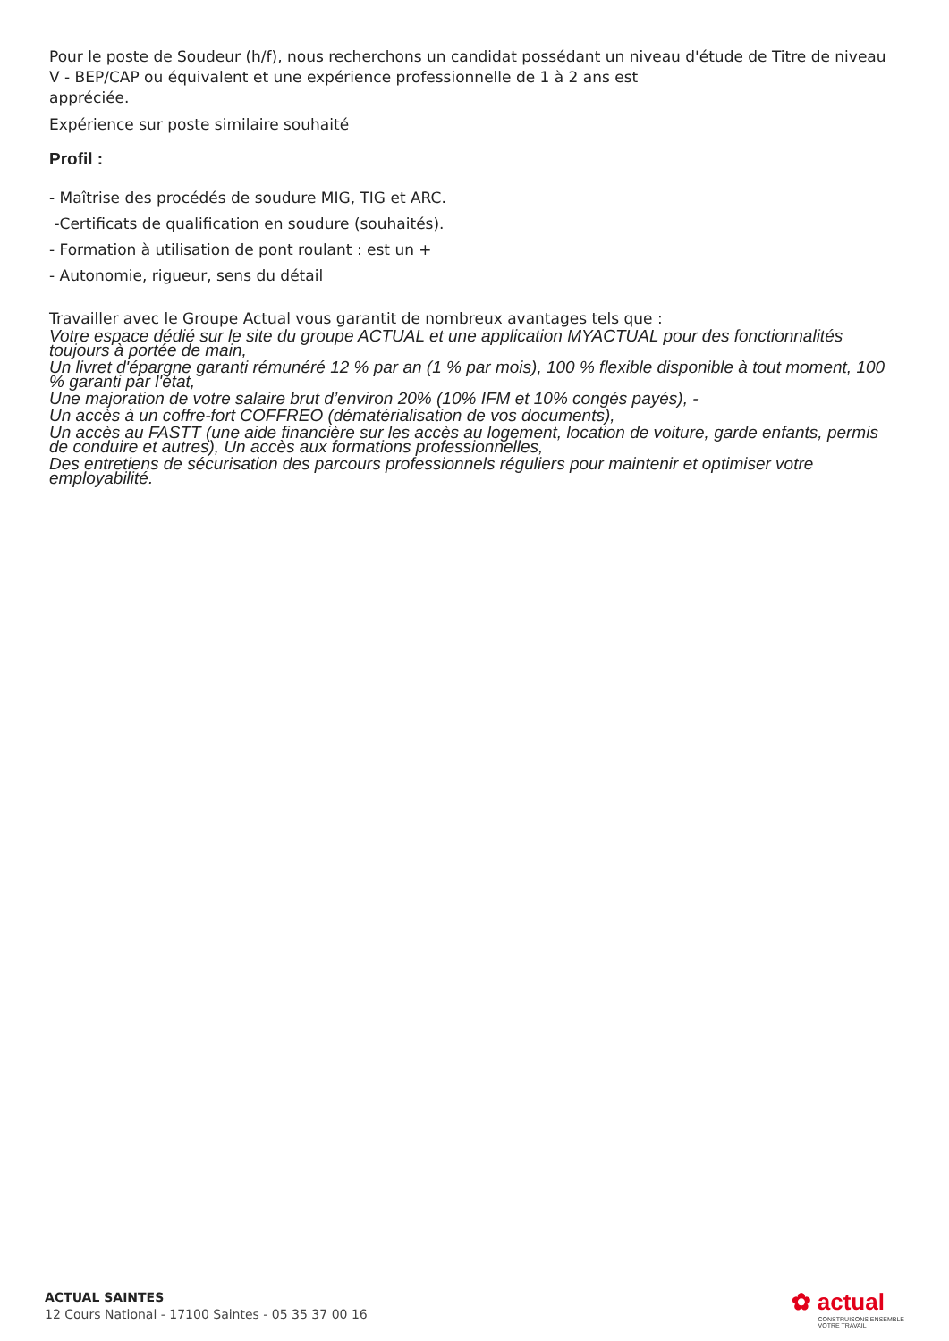Pour le poste de Soudeur (h/f), nous recherchons un candidat possédant un niveau d'étude de Titre de niveau V - BEP/CAP ou équivalent et une expérience professionnelle de 1 à 2 ans est
appréciée.
Expérience sur poste similaire souhaité
Profil :
- Maîtrise des procédés de soudure MIG, TIG et ARC.
-Certificats de qualification en soudure (souhaités).
- Formation à utilisation de pont roulant : est un +
- Autonomie, rigueur, sens du détail
Travailler avec le Groupe Actual vous garantit de nombreux avantages tels que :
Votre espace dédié sur le site du groupe ACTUAL et une application MYACTUAL pour des fonctionnalités toujours à portée de main,
Un livret d'épargne garanti rémunéré 12 % par an (1 % par mois), 100 % flexible disponible à tout moment, 100 % garanti par l'état,
Une majoration de votre salaire brut d’environ 20% (10% IFM et 10% congés payés), -
Un accès à un coffre-fort COFFREO (dématérialisation de vos documents),
Un accès au FASTT (une aide financière sur les accès au logement, location de voiture, garde enfants, permis de conduire et autres), Un accès aux formations professionnelles,
Des entretiens de sécurisation des parcours professionnels réguliers pour maintenir et optimiser votre employabilité.
ACTUAL SAINTES
12 Cours National - 17100 Saintes - 05 35 37 00 16
✿ actual
CONSTRUISONS ENSEMBLE
VOTRE TRAVAIL